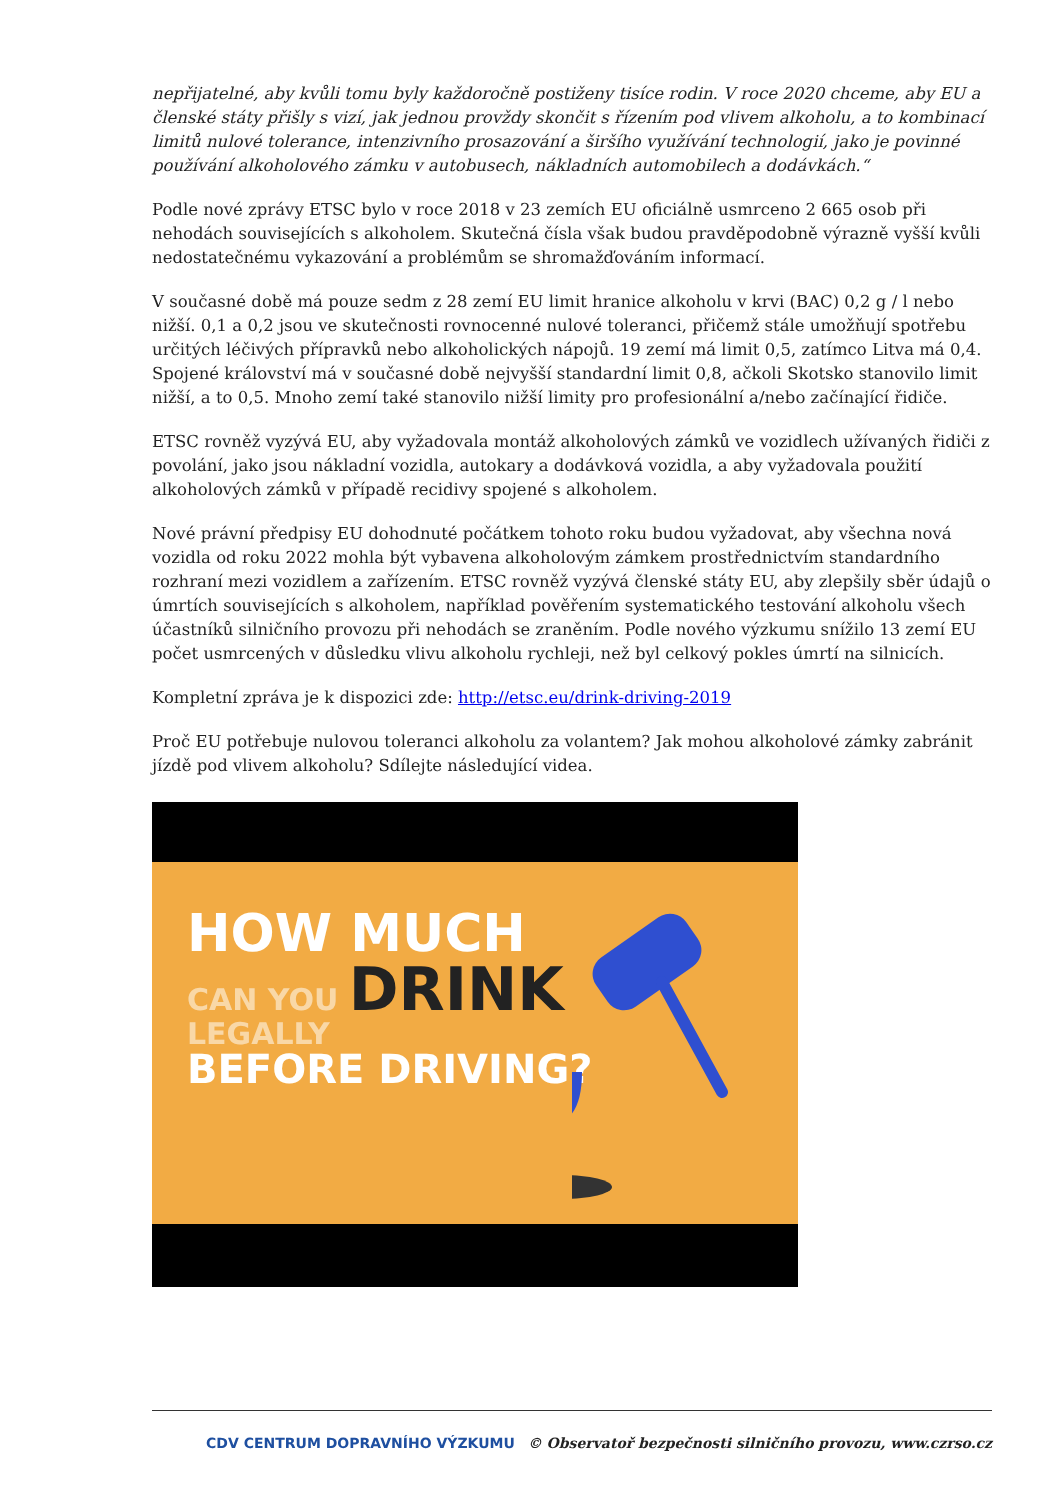nepřijatelné, aby kvůli tomu byly každoročně postiženy tisíce rodin. V roce 2020 chceme, aby EU a členské státy přišly s vizí, jak jednou provždy skončit s řízením pod vlivem alkoholu, a to kombinací limitů nulové tolerance, intenzivního prosazování a širšího využívání technologií, jako je povinné používání alkoholového zámku v autobusech, nákladních automobilech a dodávkách.“
Podle nové zprávy ETSC bylo v roce 2018 v 23 zemích EU oficiálně usmrceno 2 665 osob při nehodách souvisejících s alkoholem. Skutečná čísla však budou pravděpodobně výrazně vyšší kvůli nedostatečnému vykazování a problémům se shromažďováním informací.
V současné době má pouze sedm z 28 zemí EU limit hranice alkoholu v krvi (BAC) 0,2 g / l nebo nižší. 0,1 a 0,2 jsou ve skutečnosti rovnocenné nulové toleranci, přičemž stále umožňují spotřebu určitých léčivých přípravků nebo alkoholických nápojů. 19 zemí má limit 0,5, zatímco Litva má 0,4. Spojené království má v současné době nejvyšší standardní limit 0,8, ačkoli Skotsko stanovilo limit nižší, a to 0,5. Mnoho zemí také stanovilo nižší limity pro profesionální a/nebo začínající řidiče.
ETSC rovněž vyzývá EU, aby vyžadovala montáž alkoholových zámků ve vozidlech užívaných řidiči z povolání, jako jsou nákladní vozidla, autokary a dodávková vozidla, a aby vyžadovala použití alkoholových zámků v případě recidivy spojené s alkoholem.
Nové právní předpisy EU dohodnuté počátkem tohoto roku budou vyžadovat, aby všechna nová vozidla od roku 2022 mohla být vybavena alkoholovým zámkem prostřednictvím standardního rozhraní mezi vozidlem a zařízením. ETSC rovněž vyzývá členské státy EU, aby zlepšily sběr údajů o úmrtích souvisejících s alkoholem, například pověřením systematického testování alkoholu všech účastníků silničního provozu při nehodách se zraněním. Podle nového výzkumu snížilo 13 zemí EU počet usmrcených v důsledku vlivu alkoholu rychleji, než byl celkový pokles úmrtí na silnicích.
Kompletní zpráva je k dispozici zde: http://etsc.eu/drink-driving-2019
Proč EU potřebuje nulovou toleranci alkoholu za volantem? Jak mohou alkoholové zámky zabránit jízdě pod vlivem alkoholu? Sdílejte následující videa.
HOW MUCH
CAN YOU DRINK
LEGALLY
BEFORE DRIVING?
CDV CENTRUM DOPRAVNÍHO VÝZKUMU © Observatoř bezpečnosti silničního provozu, www.czrso.cz